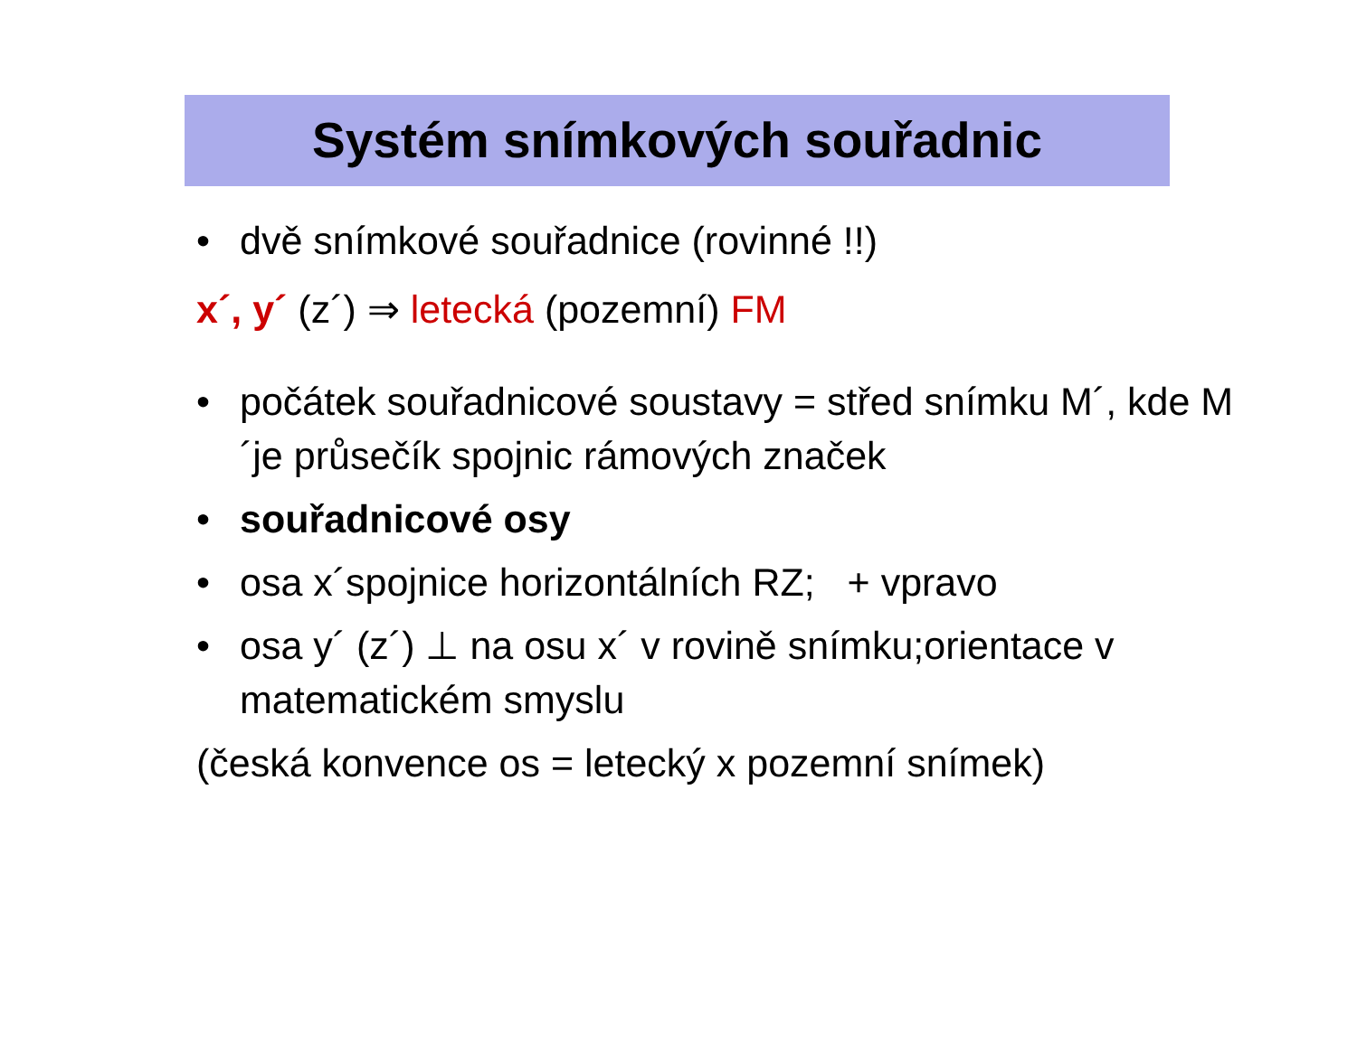Systém snímkových souřadnic
• dvě snímkové souřadnice (rovinné !!)
x´, y´ (z´) ⇒ letecká (pozemní) FM
• počátek souřadnicové soustavy = střed snímku M´, kde M´je průsečík spojnic rámových značek
• souřadnicové osy
• osa x´spojnice horizontálních RZ; + vpravo
• osa y´ (z´) ⊥ na osu x´ v rovině snímku;orientace v matematickém smyslu
(česká konvence os = letecký x pozemní snímek)